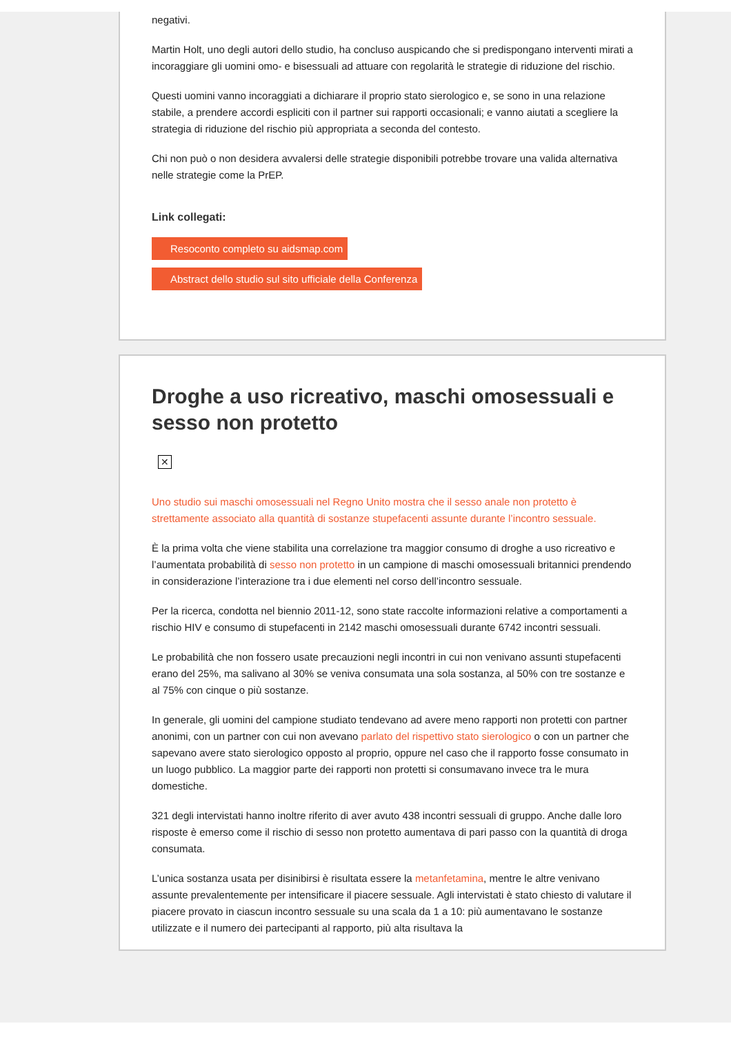negativi.
Martin Holt, uno degli autori dello studio, ha concluso auspicando che si predispongano interventi mirati a incoraggiare gli uomini omo- e bisessuali ad attuare con regolarità le strategie di riduzione del rischio.
Questi uomini vanno incoraggiati a dichiarare il proprio stato sierologico e, se sono in una relazione stabile, a prendere accordi espliciti con il partner sui rapporti occasionali; e vanno aiutati a scegliere la strategia di riduzione del rischio più appropriata a seconda del contesto.
Chi non può o non desidera avvalersi delle strategie disponibili potrebbe trovare una valida alternativa nelle strategie come la PrEP.
Link collegati:
Resoconto completo su aidsmap.com
Abstract dello studio sul sito ufficiale della Conferenza
Droghe a uso ricreativo, maschi omosessuali e sesso non protetto
✕
Uno studio sui maschi omosessuali nel Regno Unito mostra che il sesso anale non protetto è strettamente associato alla quantità di sostanze stupefacenti assunte durante l’incontro sessuale.
È la prima volta che viene stabilita una correlazione tra maggior consumo di droghe a uso ricreativo e l’aumentata probabilità di sesso non protetto in un campione di maschi omosessuali britannici prendendo in considerazione l’interazione tra i due elementi nel corso dell’incontro sessuale.
Per la ricerca, condotta nel biennio 2011-12, sono state raccolte informazioni relative a comportamenti a rischio HIV e consumo di stupefacenti in 2142 maschi omosessuali durante 6742 incontri sessuali.
Le probabilità che non fossero usate precauzioni negli incontri in cui non venivano assunti stupefacenti erano del 25%, ma salivano al 30% se veniva consumata una sola sostanza, al 50% con tre sostanze e al 75% con cinque o più sostanze.
In generale, gli uomini del campione studiato tendevano ad avere meno rapporti non protetti con partner anonimi, con un partner con cui non avevano parlato del rispettivo stato sierologico o con un partner che sapevano avere stato sierologico opposto al proprio, oppure nel caso che il rapporto fosse consumato in un luogo pubblico. La maggior parte dei rapporti non protetti si consumavano invece tra le mura domestiche.
321 degli intervistati hanno inoltre riferito di aver avuto 438 incontri sessuali di gruppo. Anche dalle loro risposte è emerso come il rischio di sesso non protetto aumentava di pari passo con la quantità di droga consumata.
L’unica sostanza usata per disinibirsi è risultata essere la metanfetamina, mentre le altre venivano assunte prevalentemente per intensificare il piacere sessuale. Agli intervistati è stato chiesto di valutare il piacere provato in ciascun incontro sessuale su una scala da 1 a 10: più aumentavano le sostanze utilizzate e il numero dei partecipanti al rapporto, più alta risultava la